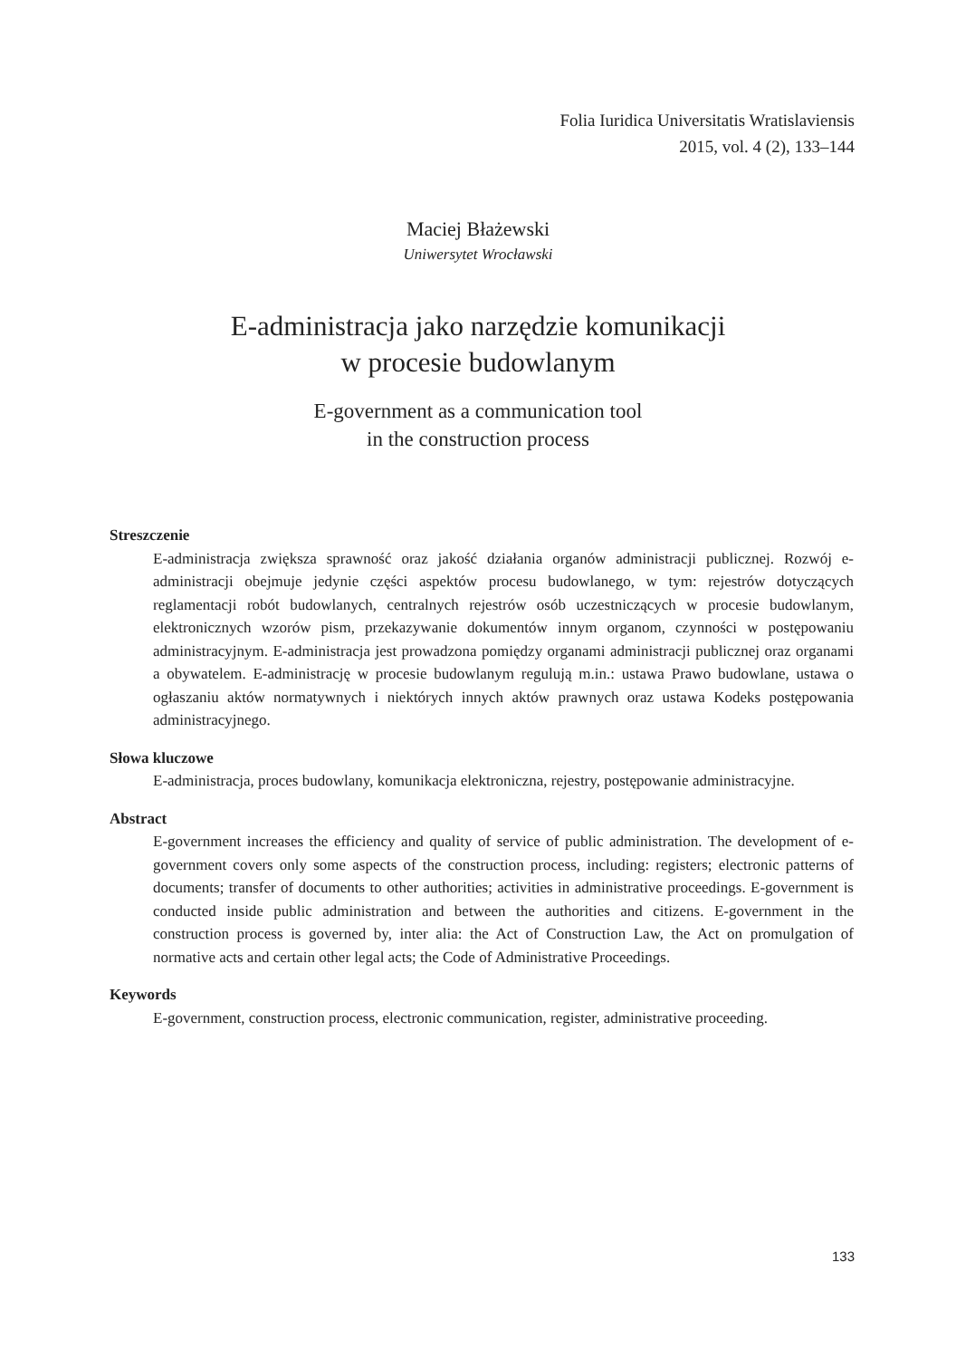Folia Iuridica Universitatis Wratislaviensis
2015, vol. 4 (2), 133–144
Maciej Błażewski
Uniwersytet Wrocławski
E-administracja jako narzędzie komunikacji
w procesie budowlanym
E-government as a communication tool
in the construction process
Streszczenie
E-administracja zwiększa sprawność oraz jakość działania organów administracji publicznej. Rozwój e-administracji obejmuje jedynie części aspektów procesu budowlanego, w tym: rejestrów dotyczących reglamentacji robót budowlanych, centralnych rejestrów osób uczestniczących w procesie budowlanym, elektronicznych wzorów pism, przekazywanie dokumentów innym organom, czynności w postępowaniu administracyjnym. E-administracja jest prowadzona pomiędzy organami administracji publicznej oraz organami a obywatelem. E-administrację w procesie budowlanym regulują m.in.: ustawa Prawo budowlane, ustawa o ogłaszaniu aktów normatywnych i niektórych innych aktów prawnych oraz ustawa Kodeks postępowania administracyjnego.
Słowa kluczowe
E-administracja, proces budowlany, komunikacja elektroniczna, rejestry, postępowanie administracyjne.
Abstract
E-government increases the efficiency and quality of service of public administration. The development of e-government covers only some aspects of the construction process, including: registers; electronic patterns of documents; transfer of documents to other authorities; activities in administrative proceedings. E-government is conducted inside public administration and between the authorities and citizens. E-government in the construction process is governed by, inter alia: the Act of Construction Law, the Act on promulgation of normative acts and certain other legal acts; the Code of Administrative Proceedings.
Keywords
E-government, construction process, electronic communication, register, administrative proceeding.
133